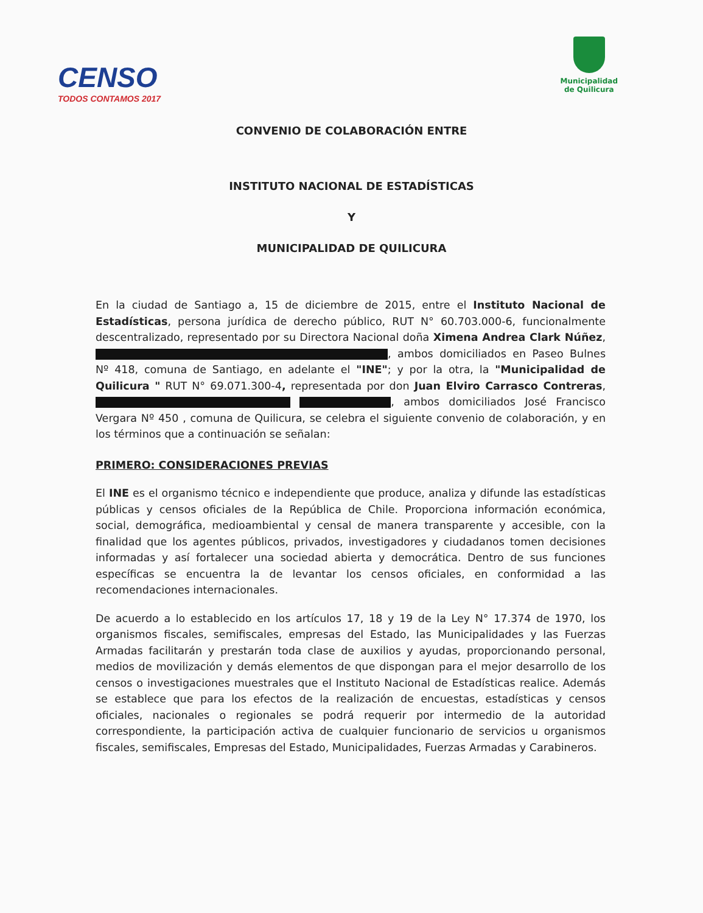CENSO
TODOS CONTAMOS 2017
Municipalidad
de Quilicura
CONVENIO DE COLABORACIÓN ENTRE
INSTITUTO NACIONAL DE ESTADÍSTICAS
Y
MUNICIPALIDAD DE QUILICURA
En la ciudad de Santiago a, 15 de diciembre de 2015, entre el Instituto Nacional de Estadísticas, persona jurídica de derecho público, RUT N° 60.703.000-6, funcionalmente descentralizado, representado por su Directora Nacional doña Ximena Andrea Clark Núñez, , ambos domiciliados en Paseo Bulnes Nº 418, comuna de Santiago, en adelante el "INE"; y por la otra, la "Municipalidad de Quilicura " RUT N° 69.071.300-4, representada por don Juan Elviro Carrasco Contreras, , ambos domiciliados José Francisco Vergara Nº 450 , comuna de Quilicura, se celebra el siguiente convenio de colaboración, y en los términos que a continuación se señalan:
PRIMERO: CONSIDERACIONES PREVIAS
El INE es el organismo técnico e independiente que produce, analiza y difunde las estadísticas públicas y censos oficiales de la República de Chile. Proporciona información económica, social, demográfica, medioambiental y censal de manera transparente y accesible, con la finalidad que los agentes públicos, privados, investigadores y ciudadanos tomen decisiones informadas y así fortalecer una sociedad abierta y democrática. Dentro de sus funciones específicas se encuentra la de levantar los censos oficiales, en conformidad a las recomendaciones internacionales.
De acuerdo a lo establecido en los artículos 17, 18 y 19 de la Ley N° 17.374 de 1970, los organismos fiscales, semifiscales, empresas del Estado, las Municipalidades y las Fuerzas Armadas facilitarán y prestarán toda clase de auxilios y ayudas, proporcionando personal, medios de movilización y demás elementos de que dispongan para el mejor desarrollo de los censos o investigaciones muestrales que el Instituto Nacional de Estadísticas realice. Además se establece que para los efectos de la realización de encuestas, estadísticas y censos oficiales, nacionales o regionales se podrá requerir por intermedio de la autoridad correspondiente, la participación activa de cualquier funcionario de servicios u organismos fiscales, semifiscales, Empresas del Estado, Municipalidades, Fuerzas Armadas y Carabineros.